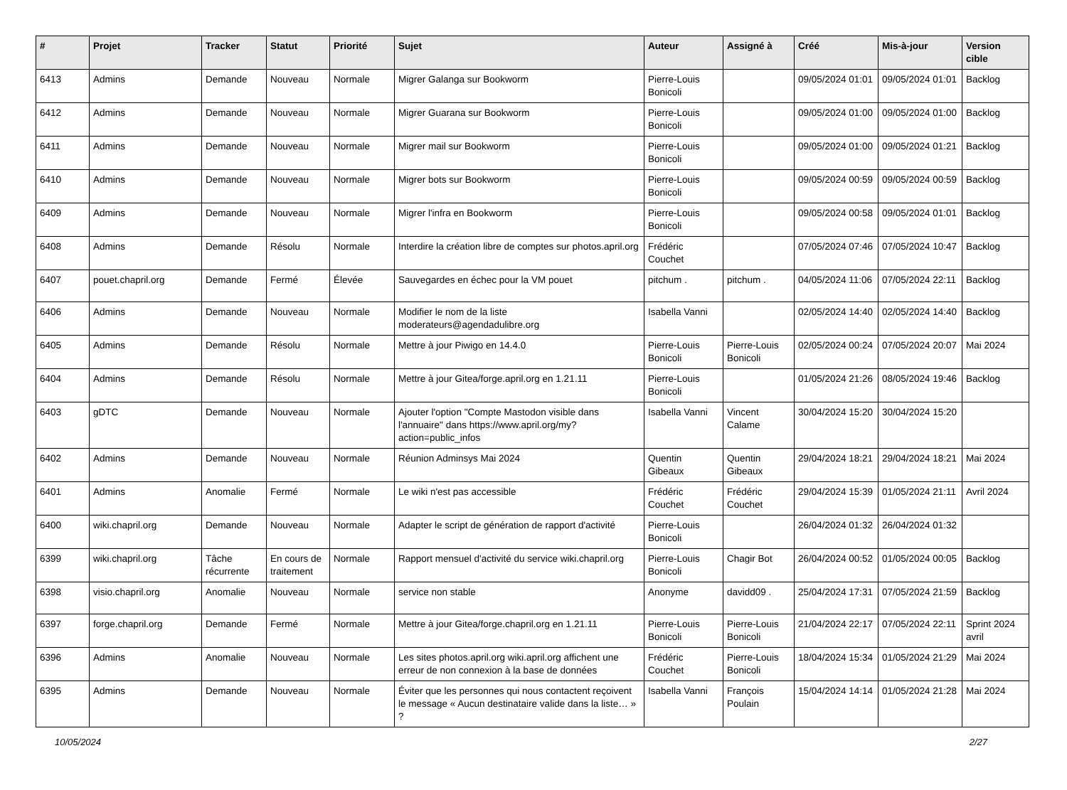| # | Projet | Tracker | Statut | Priorité | Sujet | Auteur | Assigné à | Créé | Mis-à-jour | Version cible |
| --- | --- | --- | --- | --- | --- | --- | --- | --- | --- | --- |
| 6413 | Admins | Demande | Nouveau | Normale | Migrer Galanga sur Bookworm | Pierre-Louis Bonicoli | | 09/05/2024 01:01 | 09/05/2024 01:01 | Backlog |
| 6412 | Admins | Demande | Nouveau | Normale | Migrer Guarana sur Bookworm | Pierre-Louis Bonicoli | | 09/05/2024 01:00 | 09/05/2024 01:00 | Backlog |
| 6411 | Admins | Demande | Nouveau | Normale | Migrer mail sur Bookworm | Pierre-Louis Bonicoli | | 09/05/2024 01:00 | 09/05/2024 01:21 | Backlog |
| 6410 | Admins | Demande | Nouveau | Normale | Migrer bots sur Bookworm | Pierre-Louis Bonicoli | | 09/05/2024 00:59 | 09/05/2024 00:59 | Backlog |
| 6409 | Admins | Demande | Nouveau | Normale | Migrer l'infra en Bookworm | Pierre-Louis Bonicoli | | 09/05/2024 00:58 | 09/05/2024 01:01 | Backlog |
| 6408 | Admins | Demande | Résolu | Normale | Interdire la création libre de comptes sur photos.april.org | Frédéric Couchet | | 07/05/2024 07:46 | 07/05/2024 10:47 | Backlog |
| 6407 | pouet.chapril.org | Demande | Fermé | Élevée | Sauvegardes en échec pour la VM pouet | pitchum . | pitchum . | 04/05/2024 11:06 | 07/05/2024 22:11 | Backlog |
| 6406 | Admins | Demande | Nouveau | Normale | Modifier le nom de la liste moderateurs@agendadulibre.org | Isabella Vanni | | 02/05/2024 14:40 | 02/05/2024 14:40 | Backlog |
| 6405 | Admins | Demande | Résolu | Normale | Mettre à jour Piwigo en 14.4.0 | Pierre-Louis Bonicoli | Pierre-Louis Bonicoli | 02/05/2024 00:24 | 07/05/2024 20:07 | Mai 2024 |
| 6404 | Admins | Demande | Résolu | Normale | Mettre à jour Gitea/forge.april.org en 1.21.11 | Pierre-Louis Bonicoli | | 01/05/2024 21:26 | 08/05/2024 19:46 | Backlog |
| 6403 | gDTC | Demande | Nouveau | Normale | Ajouter l'option "Compte Mastodon visible dans l'annuaire" dans https://www.april.org/my?action=public_infos | Isabella Vanni | Vincent Calame | 30/04/2024 15:20 | 30/04/2024 15:20 | |
| 6402 | Admins | Demande | Nouveau | Normale | Réunion Adminsys Mai 2024 | Quentin Gibeaux | Quentin Gibeaux | 29/04/2024 18:21 | 29/04/2024 18:21 | Mai 2024 |
| 6401 | Admins | Anomalie | Fermé | Normale | Le wiki n'est pas accessible | Frédéric Couchet | Frédéric Couchet | 29/04/2024 15:39 | 01/05/2024 21:11 | Avril 2024 |
| 6400 | wiki.chapril.org | Demande | Nouveau | Normale | Adapter le script de génération de rapport d'activité | Pierre-Louis Bonicoli | | 26/04/2024 01:32 | 26/04/2024 01:32 | |
| 6399 | wiki.chapril.org | Tâche récurrente | En cours de traitement | Normale | Rapport mensuel d'activité du service wiki.chapril.org | Pierre-Louis Bonicoli | Chagir Bot | 26/04/2024 00:52 | 01/05/2024 00:05 | Backlog |
| 6398 | visio.chapril.org | Anomalie | Nouveau | Normale | service non stable | Anonyme | davidd09 . | 25/04/2024 17:31 | 07/05/2024 21:59 | Backlog |
| 6397 | forge.chapril.org | Demande | Fermé | Normale | Mettre à jour Gitea/forge.chapril.org en 1.21.11 | Pierre-Louis Bonicoli | Pierre-Louis Bonicoli | 21/04/2024 22:17 | 07/05/2024 22:11 | Sprint 2024 avril |
| 6396 | Admins | Anomalie | Nouveau | Normale | Les sites photos.april.org wiki.april.org affichent une erreur de non connexion à la base de données | Frédéric Couchet | Pierre-Louis Bonicoli | 18/04/2024 15:34 | 01/05/2024 21:29 | Mai 2024 |
| 6395 | Admins | Demande | Nouveau | Normale | Éviter que les personnes qui nous contactent reçoivent le message « Aucun destinataire valide dans la liste… » ? | Isabella Vanni | François Poulain | 15/04/2024 14:14 | 01/05/2024 21:28 | Mai 2024 |
10/05/2024 2/27